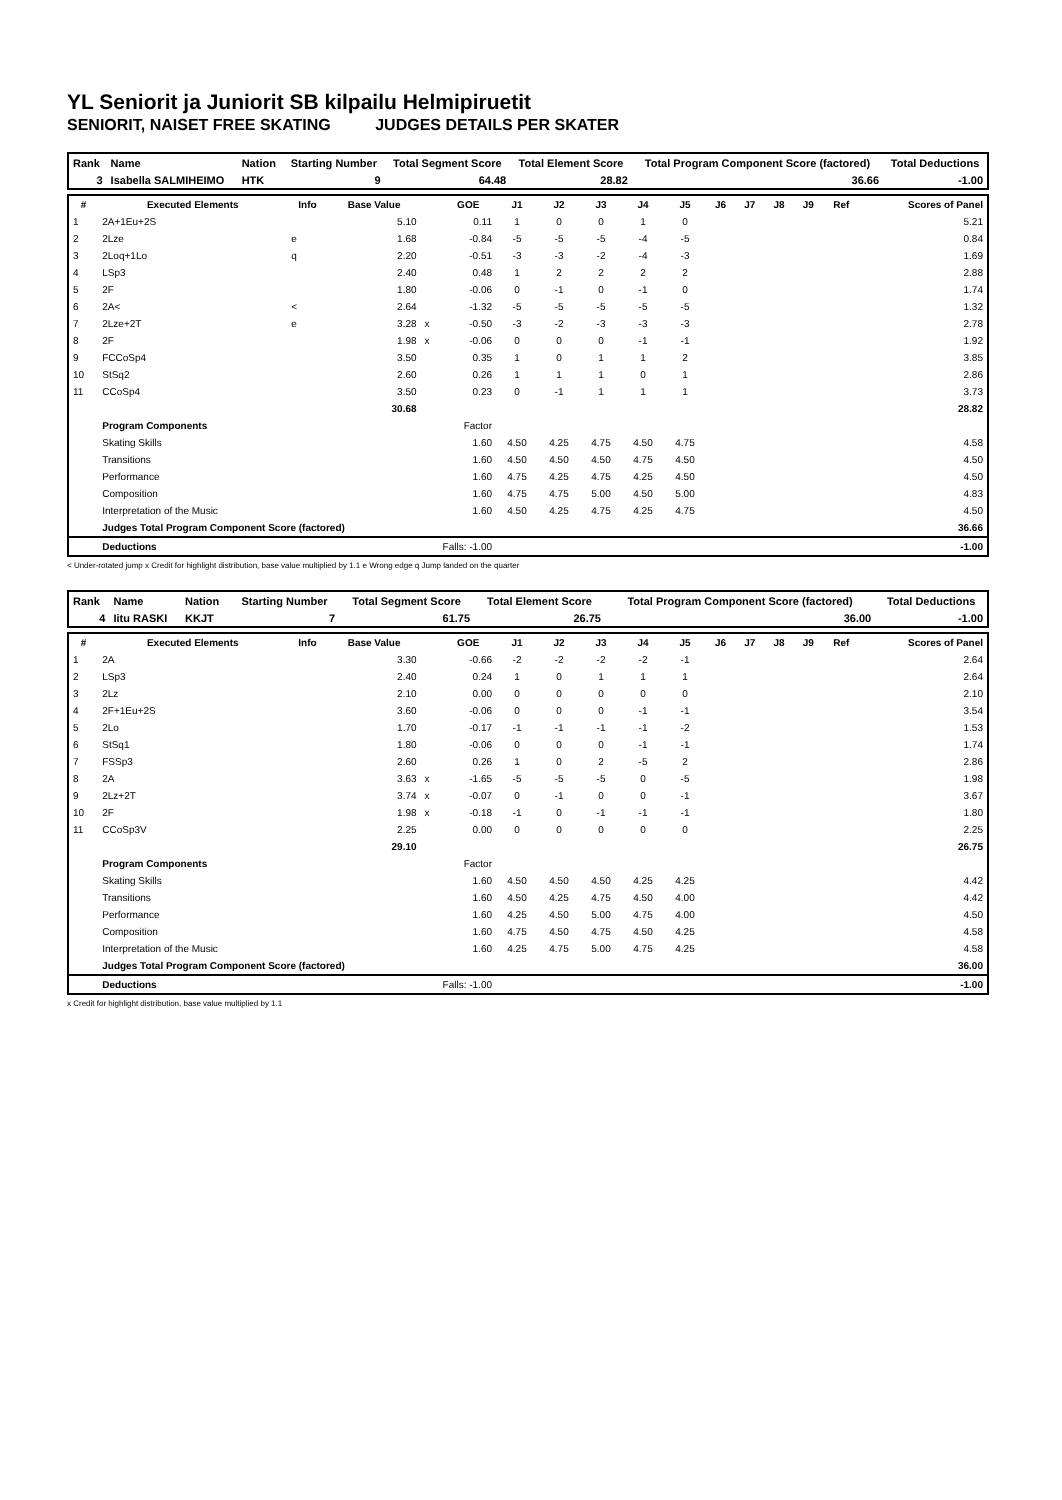YL Seniorit ja Juniorit SB kilpailu Helmipiruetit
SENIORIT, NAISET FREE SKATING JUDGES DETAILS PER SKATER
| Rank | Name | Nation | Starting Number | Total Segment Score | Total Element Score | Total Program Component Score (factored) | Total Deductions |
| 3 | Isabella SALMIHEIMO | HTK | 9 | 64.48 | 28.82 | 36.66 | -1.00 |
| # | Executed Elements | Info | Base Value | | GOE | J1 | J2 | J3 | J4 | J5 | J6 | J7 | J8 | J9 | Ref | Scores of Panel |
| --- | --- | --- | --- | --- | --- | --- | --- | --- | --- | --- | --- | --- | --- | --- | --- | --- |
| 1 | 2A+1Eu+2S | | 5.10 | | 0.11 | 1 | 0 | 0 | 1 | 0 | | | | | | 5.21 |
| 2 | 2Lze | e | 1.68 | | -0.84 | -5 | -5 | -5 | -4 | -5 | | | | | | 0.84 |
| 3 | 2Loq+1Lo | q | 2.20 | | -0.51 | -3 | -3 | -2 | -4 | -3 | | | | | | 1.69 |
| 4 | LSp3 | | 2.40 | | 0.48 | 1 | 2 | 2 | 2 | 2 | | | | | | 2.88 |
| 5 | 2F | | 1.80 | | -0.06 | 0 | -1 | 0 | -1 | 0 | | | | | | 1.74 |
| 6 | 2A< | < | 2.64 | | -1.32 | -5 | -5 | -5 | -5 | -5 | | | | | | 1.32 |
| 7 | 2Lze+2T | e | 3.28 | x | -0.50 | -3 | -2 | -3 | -3 | -3 | | | | | | 2.78 |
| 8 | 2F | | 1.98 | x | -0.06 | 0 | 0 | 0 | -1 | -1 | | | | | | 1.92 |
| 9 | FCCoSp4 | | 3.50 | | 0.35 | 1 | 0 | 1 | 1 | 2 | | | | | | 3.85 |
| 10 | StSq2 | | 2.60 | | 0.26 | 1 | 1 | 1 | 0 | 1 | | | | | | 2.86 |
| 11 | CCoSp4 | | 3.50 | | 0.23 | 0 | -1 | 1 | 1 | 1 | | | | | | 3.73 |
| | | | 30.68 | | | | | | | | | | | | | 28.82 |
| | Program Components | | | | Factor | | | | | | | | | | | |
| | Skating Skills | | | | 1.60 | 4.50 | 4.25 | 4.75 | 4.50 | 4.75 | | | | | | 4.58 |
| | Transitions | | | | 1.60 | 4.50 | 4.50 | 4.50 | 4.75 | 4.50 | | | | | | 4.50 |
| | Performance | | | | 1.60 | 4.75 | 4.25 | 4.75 | 4.25 | 4.50 | | | | | | 4.50 |
| | Composition | | | | 1.60 | 4.75 | 4.75 | 5.00 | 4.50 | 5.00 | | | | | | 4.83 |
| | Interpretation of the Music | | | | 1.60 | 4.50 | 4.25 | 4.75 | 4.25 | 4.75 | | | | | | 4.50 |
| | Judges Total Program Component Score (factored) | | | | | | | | | | | | | | | 36.66 |
| | Deductions | Falls: -1.00 | | | | | | | | | | | | | | -1.00 |
< Under-rotated jump x Credit for highlight distribution, base value multiplied by 1.1 e Wrong edge q Jump landed on the quarter
| Rank | Name | Nation | Starting Number | Total Segment Score | Total Element Score | Total Program Component Score (factored) | Total Deductions |
| 4 | Iitu RASKI | KKJT | 7 | 61.75 | 26.75 | 36.00 | -1.00 |
| # | Executed Elements | Info | Base Value | | GOE | J1 | J2 | J3 | J4 | J5 | J6 | J7 | J8 | J9 | Ref | Scores of Panel |
| --- | --- | --- | --- | --- | --- | --- | --- | --- | --- | --- | --- | --- | --- | --- | --- | --- |
| 1 | 2A | | 3.30 | | -0.66 | -2 | -2 | -2 | -2 | -1 | | | | | | 2.64 |
| 2 | LSp3 | | 2.40 | | 0.24 | 1 | 0 | 1 | 1 | 1 | | | | | | 2.64 |
| 3 | 2Lz | | 2.10 | | 0.00 | 0 | 0 | 0 | 0 | 0 | | | | | | 2.10 |
| 4 | 2F+1Eu+2S | | 3.60 | | -0.06 | 0 | 0 | 0 | -1 | -1 | | | | | | 3.54 |
| 5 | 2Lo | | 1.70 | | -0.17 | -1 | -1 | -1 | -1 | -2 | | | | | | 1.53 |
| 6 | StSq1 | | 1.80 | | -0.06 | 0 | 0 | 0 | -1 | -1 | | | | | | 1.74 |
| 7 | FSSp3 | | 2.60 | | 0.26 | 1 | 0 | 2 | -5 | 2 | | | | | | 2.86 |
| 8 | 2A | | 3.63 | x | -1.65 | -5 | -5 | -5 | 0 | -5 | | | | | | 1.98 |
| 9 | 2Lz+2T | | 3.74 | x | -0.07 | 0 | -1 | 0 | 0 | -1 | | | | | | 3.67 |
| 10 | 2F | | 1.98 | x | -0.18 | -1 | 0 | -1 | -1 | -1 | | | | | | 1.80 |
| 11 | CCoSp3V | | 2.25 | | 0.00 | 0 | 0 | 0 | 0 | 0 | | | | | | 2.25 |
| | | | 29.10 | | | | | | | | | | | | | 26.75 |
| | Program Components | | | | Factor | | | | | | | | | | | |
| | Skating Skills | | | | 1.60 | 4.50 | 4.50 | 4.50 | 4.25 | 4.25 | | | | | | 4.42 |
| | Transitions | | | | 1.60 | 4.50 | 4.25 | 4.75 | 4.50 | 4.00 | | | | | | 4.42 |
| | Performance | | | | 1.60 | 4.25 | 4.50 | 5.00 | 4.75 | 4.00 | | | | | | 4.50 |
| | Composition | | | | 1.60 | 4.75 | 4.50 | 4.75 | 4.50 | 4.25 | | | | | | 4.58 |
| | Interpretation of the Music | | | | 1.60 | 4.25 | 4.75 | 5.00 | 4.75 | 4.25 | | | | | | 4.58 |
| | Judges Total Program Component Score (factored) | | | | | | | | | | | | | | | 36.00 |
| | Deductions | Falls: -1.00 | | | | | | | | | | | | | | -1.00 |
x Credit for highlight distribution, base value multiplied by 1.1